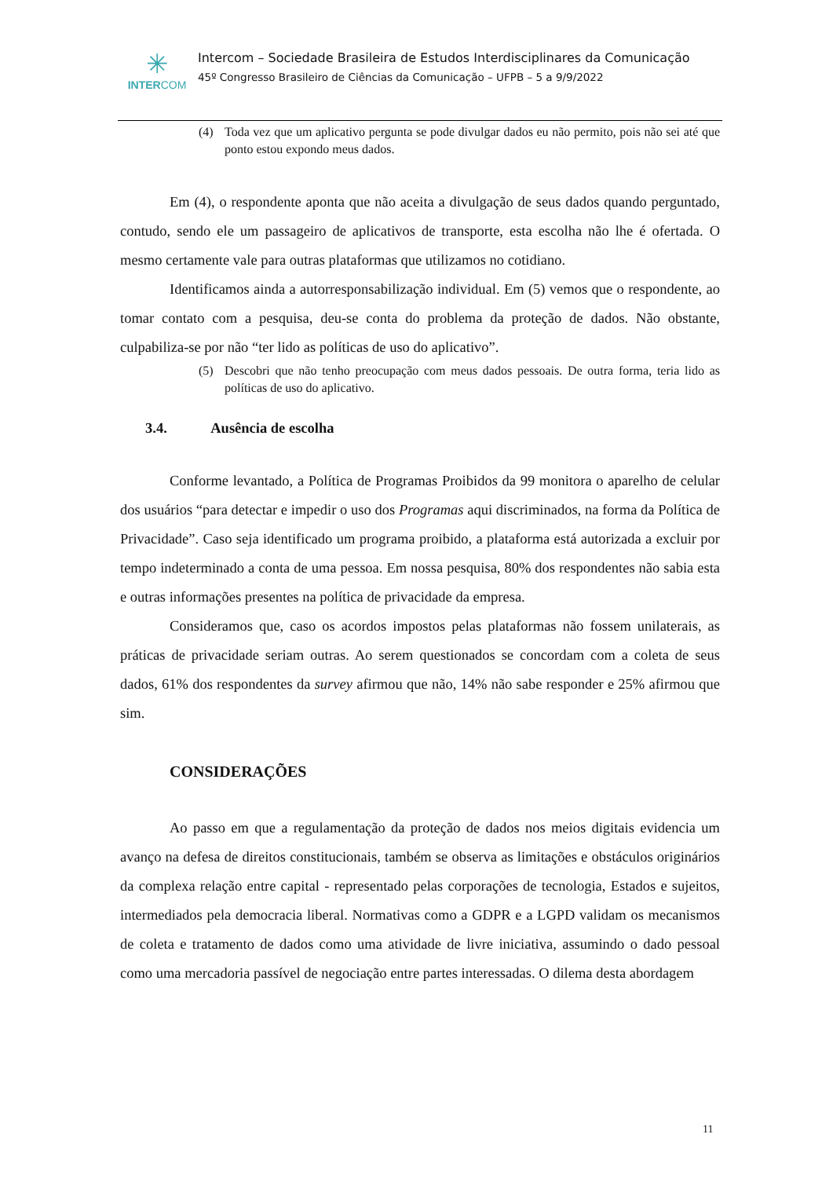✳
INTERCOM
Intercom – Sociedade Brasileira de Estudos Interdisciplinares da Comunicação
45º Congresso Brasileiro de Ciências da Comunicação – UFPB – 5 a 9/9/2022
(4) Toda vez que um aplicativo pergunta se pode divulgar dados eu não permito, pois não sei até que ponto estou expondo meus dados.
Em (4), o respondente aponta que não aceita a divulgação de seus dados quando perguntado, contudo, sendo ele um passageiro de aplicativos de transporte, esta escolha não lhe é ofertada. O mesmo certamente vale para outras plataformas que utilizamos no cotidiano.
Identificamos ainda a autorresponsabilização individual. Em (5) vemos que o respondente, ao tomar contato com a pesquisa, deu-se conta do problema da proteção de dados. Não obstante, culpabiliza-se por não “ter lido as políticas de uso do aplicativo”.
(5) Descobri que não tenho preocupação com meus dados pessoais. De outra forma, teria lido as políticas de uso do aplicativo.
3.4. Ausência de escolha
Conforme levantado, a Política de Programas Proibidos da 99 monitora o aparelho de celular dos usuários “para detectar e impedir o uso dos Programas aqui discriminados, na forma da Política de Privacidade”. Caso seja identificado um programa proibido, a plataforma está autorizada a excluir por tempo indeterminado a conta de uma pessoa. Em nossa pesquisa, 80% dos respondentes não sabia esta e outras informações presentes na política de privacidade da empresa.
Consideramos que, caso os acordos impostos pelas plataformas não fossem unilaterais, as práticas de privacidade seriam outras. Ao serem questionados se concordam com a coleta de seus dados, 61% dos respondentes da survey afirmou que não, 14% não sabe responder e 25% afirmou que sim.
CONSIDERAÇÕES
Ao passo em que a regulamentação da proteção de dados nos meios digitais evidencia um avanço na defesa de direitos constitucionais, também se observa as limitações e obstáculos originários da complexa relação entre capital - representado pelas corporações de tecnologia, Estados e sujeitos, intermediados pela democracia liberal. Normativas como a GDPR e a LGPD validam os mecanismos de coleta e tratamento de dados como uma atividade de livre iniciativa, assumindo o dado pessoal como uma mercadoria passível de negociação entre partes interessadas. O dilema desta abordagem
11